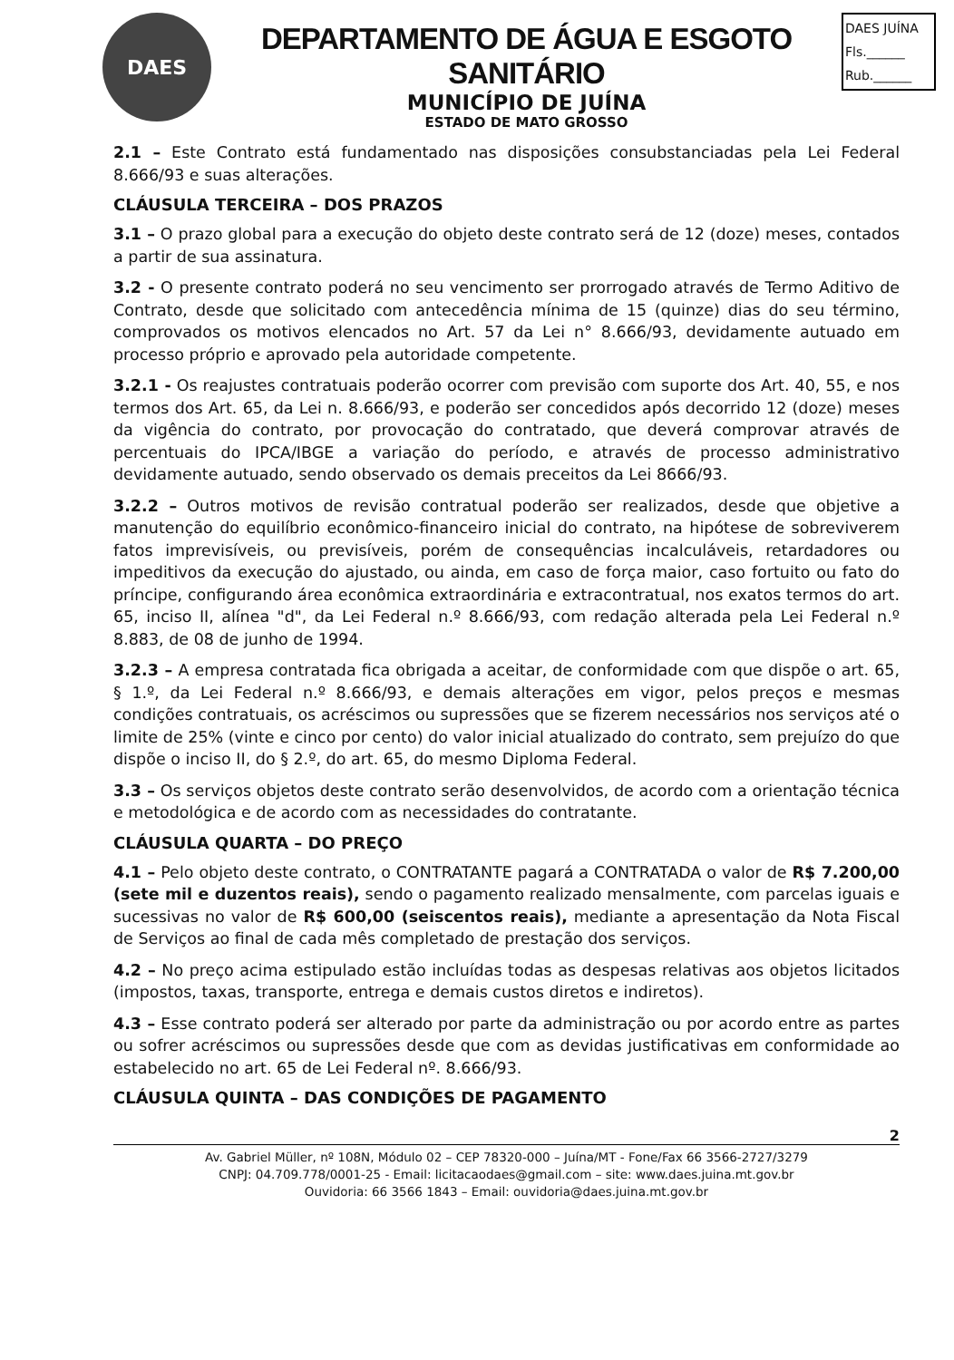DAES
DEPARTAMENTO DE ÁGUA E ESGOTO SANITÁRIO
MUNICÍPIO DE JUÍNA
ESTADO DE MATO GROSSO
DAES JUÍNA
Fls.______
Rub.______
2.1 – Este Contrato está fundamentado nas disposições consubstanciadas pela Lei Federal 8.666/93 e suas alterações.
CLÁUSULA TERCEIRA – DOS PRAZOS
3.1 – O prazo global para a execução do objeto deste contrato será de 12 (doze) meses, contados a partir de sua assinatura.
3.2 - O presente contrato poderá no seu vencimento ser prorrogado através de Termo Aditivo de Contrato, desde que solicitado com antecedência mínima de 15 (quinze) dias do seu término, comprovados os motivos elencados no Art. 57 da Lei n° 8.666/93, devidamente autuado em processo próprio e aprovado pela autoridade competente.
3.2.1 - Os reajustes contratuais poderão ocorrer com previsão com suporte dos Art. 40, 55, e nos termos dos Art. 65, da Lei n. 8.666/93, e poderão ser concedidos após decorrido 12 (doze) meses da vigência do contrato, por provocação do contratado, que deverá comprovar através de percentuais do IPCA/IBGE a variação do período, e através de processo administrativo devidamente autuado, sendo observado os demais preceitos da Lei 8666/93.
3.2.2 – Outros motivos de revisão contratual poderão ser realizados, desde que objetive a manutenção do equilíbrio econômico-financeiro inicial do contrato, na hipótese de sobreviverem fatos imprevisíveis, ou previsíveis, porém de consequências incalculáveis, retardadores ou impeditivos da execução do ajustado, ou ainda, em caso de força maior, caso fortuito ou fato do príncipe, configurando área econômica extraordinária e extracontratual, nos exatos termos do art. 65, inciso II, alínea "d", da Lei Federal n.º 8.666/93, com redação alterada pela Lei Federal n.º 8.883, de 08 de junho de 1994.
3.2.3 – A empresa contratada fica obrigada a aceitar, de conformidade com que dispõe o art. 65, § 1.º, da Lei Federal n.º 8.666/93, e demais alterações em vigor, pelos preços e mesmas condições contratuais, os acréscimos ou supressões que se fizerem necessários nos serviços até o limite de 25% (vinte e cinco por cento) do valor inicial atualizado do contrato, sem prejuízo do que dispõe o inciso II, do § 2.º, do art. 65, do mesmo Diploma Federal.
3.3 – Os serviços objetos deste contrato serão desenvolvidos, de acordo com a orientação técnica e metodológica e de acordo com as necessidades do contratante.
CLÁUSULA QUARTA – DO PREÇO
4.1 – Pelo objeto deste contrato, o CONTRATANTE pagará a CONTRATADA o valor de R$ 7.200,00 (sete mil e duzentos reais), sendo o pagamento realizado mensalmente, com parcelas iguais e sucessivas no valor de R$ 600,00 (seiscentos reais), mediante a apresentação da Nota Fiscal de Serviços ao final de cada mês completado de prestação dos serviços.
4.2 – No preço acima estipulado estão incluídas todas as despesas relativas aos objetos licitados (impostos, taxas, transporte, entrega e demais custos diretos e indiretos).
4.3 – Esse contrato poderá ser alterado por parte da administração ou por acordo entre as partes ou sofrer acréscimos ou supressões desde que com as devidas justificativas em conformidade ao estabelecido no art. 65 de Lei Federal nº. 8.666/93.
CLÁUSULA QUINTA – DAS CONDIÇÕES DE PAGAMENTO
2
Av. Gabriel Müller, nº 108N, Módulo 02 – CEP 78320-000 – Juína/MT - Fone/Fax 66 3566-2727/3279
CNPJ: 04.709.778/0001-25 - Email: licitacaodaes@gmail.com – site: www.daes.juina.mt.gov.br
Ouvidoria: 66 3566 1843 – Email: ouvidoria@daes.juina.mt.gov.br